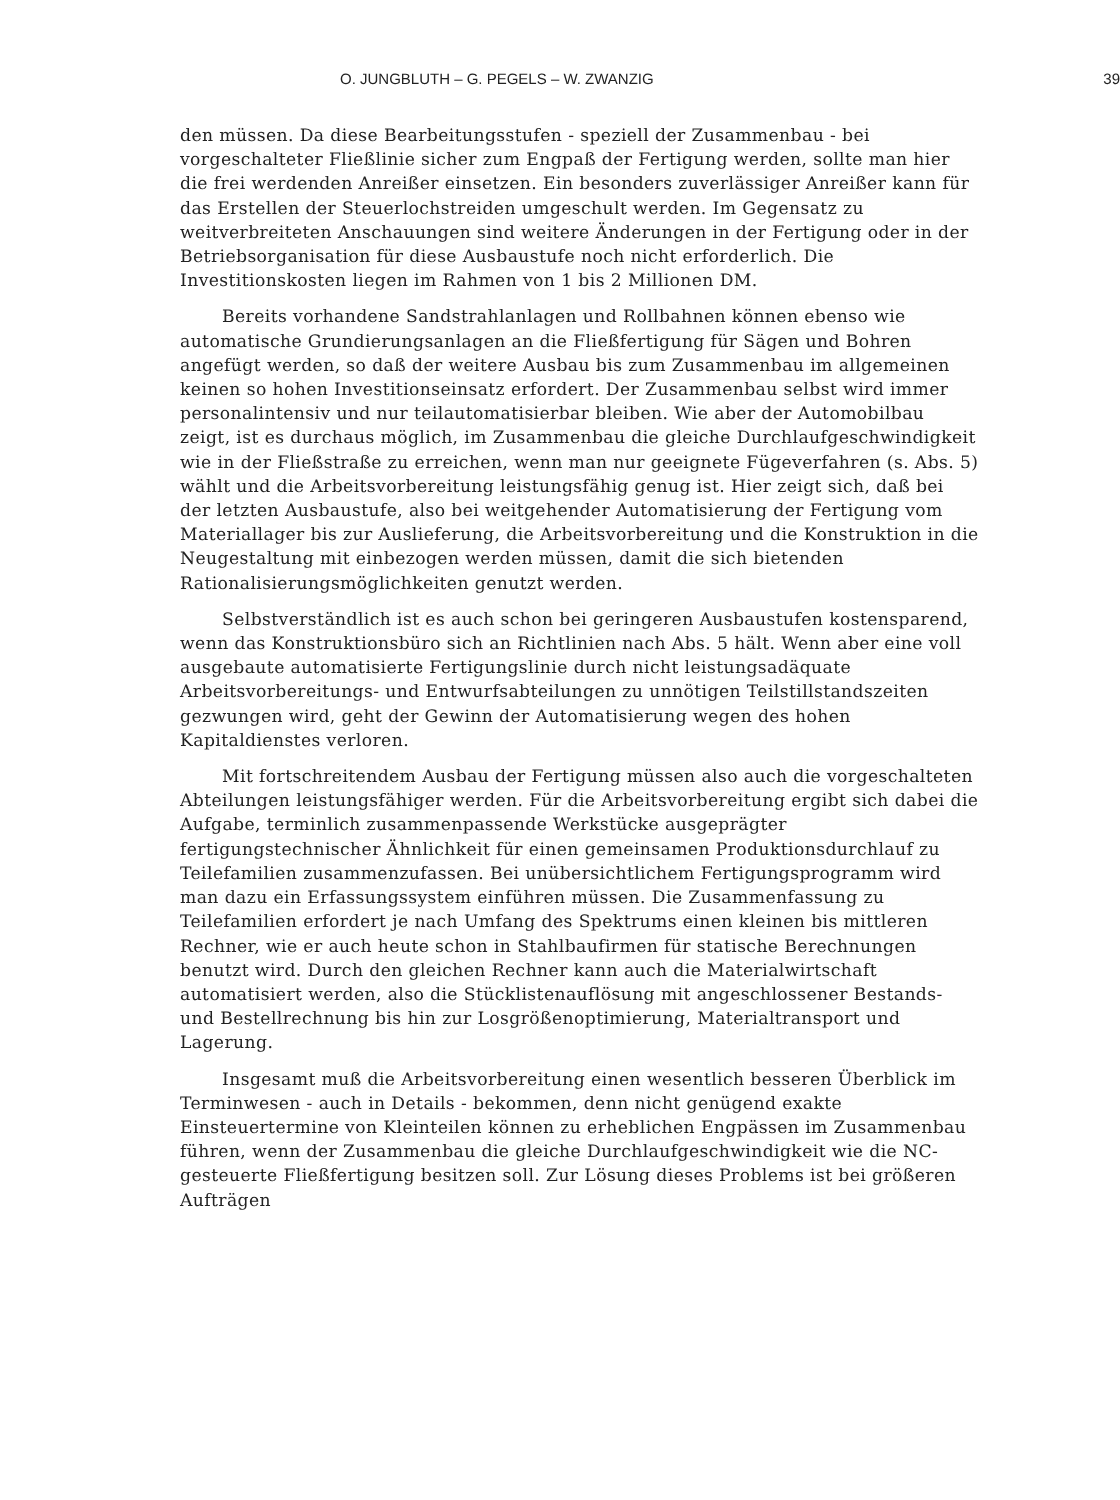O. JUNGBLUTH – G. PEGELS – W. ZWANZIG 39
den müssen. Da diese Bearbeitungsstufen - speziell der Zusammenbau - bei vorgeschalteter Fließlinie sicher zum Engpaß der Fertigung werden, sollte man hier die frei werdenden Anreißer einsetzen. Ein besonders zuverlässiger Anreißer kann für das Erstellen der Steuerlochstreiden umgeschult werden. Im Gegensatz zu weitverbreiteten Anschauungen sind weitere Änderungen in der Fertigung oder in der Betriebsorganisation für diese Ausbaustufe noch nicht erforderlich. Die Investitionskosten liegen im Rahmen von 1 bis 2 Millionen DM.
Bereits vorhandene Sandstrahlanlagen und Rollbahnen können ebenso wie automatische Grundierungsanlagen an die Fließfertigung für Sägen und Bohren angefügt werden, so daß der weitere Ausbau bis zum Zusammenbau im allgemeinen keinen so hohen Investitionseinsatz erfordert. Der Zusammenbau selbst wird immer personalintensiv und nur teilautomatisierbar bleiben. Wie aber der Automobilbau zeigt, ist es durchaus möglich, im Zusammenbau die gleiche Durchlaufgeschwindigkeit wie in der Fließstraße zu erreichen, wenn man nur geeignete Fügeverfahren (s. Abs. 5) wählt und die Arbeitsvorbereitung leistungsfähig genug ist. Hier zeigt sich, daß bei der letzten Ausbaustufe, also bei weitgehender Automatisierung der Fertigung vom Materiallager bis zur Auslieferung, die Arbeitsvorbereitung und die Konstruktion in die Neugestaltung mit einbezogen werden müssen, damit die sich bietenden Rationalisierungsmöglichkeiten genutzt werden.
Selbstverständlich ist es auch schon bei geringeren Ausbaustufen kostensparend, wenn das Konstruktionsbüro sich an Richtlinien nach Abs. 5 hält. Wenn aber eine voll ausgebaute automatisierte Fertigungslinie durch nicht leistungsadäquate Arbeitsvorbereitungs- und Entwurfsabteilungen zu unnötigen Teilstillstandszeiten gezwungen wird, geht der Gewinn der Automatisierung wegen des hohen Kapitaldienstes verloren.
Mit fortschreitendem Ausbau der Fertigung müssen also auch die vorgeschalteten Abteilungen leistungsfähiger werden. Für die Arbeitsvorbereitung ergibt sich dabei die Aufgabe, terminlich zusammenpassende Werkstücke ausgeprägter fertigungstechnischer Ähnlichkeit für einen gemeinsamen Produktionsdurchlauf zu Teilefamilien zusammenzufassen. Bei unübersichtlichem Fertigungsprogramm wird man dazu ein Erfassungssystem einführen müssen. Die Zusammenfassung zu Teilefamilien erfordert je nach Umfang des Spektrums einen kleinen bis mittleren Rechner, wie er auch heute schon in Stahlbaufirmen für statische Berechnungen benutzt wird. Durch den gleichen Rechner kann auch die Materialwirtschaft automatisiert werden, also die Stücklistenauflösung mit angeschlossener Bestands- und Bestellrechnung bis hin zur Losgrößenoptimierung, Materialtransport und Lagerung.
Insgesamt muß die Arbeitsvorbereitung einen wesentlich besseren Überblick im Terminwesen - auch in Details - bekommen, denn nicht genügend exakte Einsteuertermine von Kleinteilen können zu erheblichen Engpässen im Zusammenbau führen, wenn der Zusammenbau die gleiche Durchlaufgeschwindigkeit wie die NC-gesteuerte Fließfertigung besitzen soll. Zur Lösung dieses Problems ist bei größeren Aufträgen